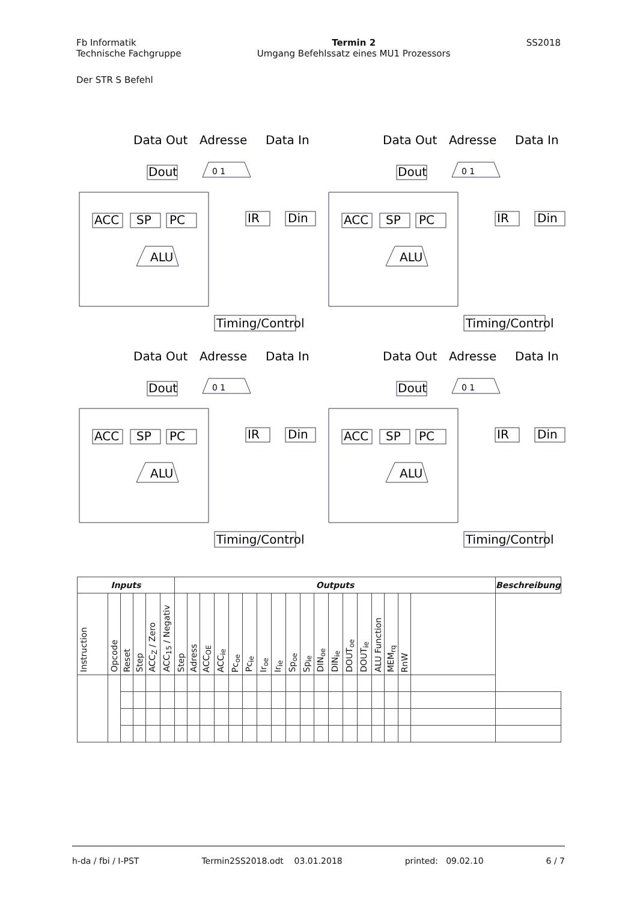Fb Informatik
Technische Fachgruppe
Termin 2
Umgang Befehlssatz eines MU1 Prozessors
SS2018
Der STR S Befehl
Data Out
Adresse
Data In
Dout
ACC
SP
PC
IR
Din
ALU
Timing/Control
0 1
Data Out
Adresse
Data In
Dout
ACC
SP
PC
IR
Din
ALU
Timing/Control
0 1
Data Out
Adresse
Data In
Dout
ACC
SP
PC
IR
Din
ALU
Timing/Control
0 1
Data Out
Adresse
Data In
Dout
ACC
SP
PC
IR
Din
ALU
Timing/Control
0 1
| Inputs | | | | | | Outputs | | | | | | | | | | | | | | | | | | Beschreibung |
| --- | --- | --- | --- | --- | --- | --- | --- | --- | --- | --- | --- | --- | --- | --- | --- | --- | --- | --- | --- | --- | --- | --- | --- | --- |
| Instruction | Opcode | Reset | Step | ACC<sub>Z</sub> / Zero | ACC<sub>15</sub> / Negativ | Step | Adress | ACC<sub>OE</sub> | ACC<sub>ie</sub> | Pc<sub>oe</sub> | Pc<sub>ie</sub> | Ir<sub>oe</sub> | Ir<sub>ie</sub> | Sp<sub>oe</sub> | Sp<sub>ie</sub> | DIN<sub>oe</sub> | DIN<sub>ie</sub> | DOUT<sub>oe</sub> | DOUT<sub>ie</sub> | ALU Function | MEM<sub>rq</sub> | RnW | | |
h-da / fbi / I-PST Termin2SS2018.odt 03.01.2018 printed: 09.02.10 6 / 7